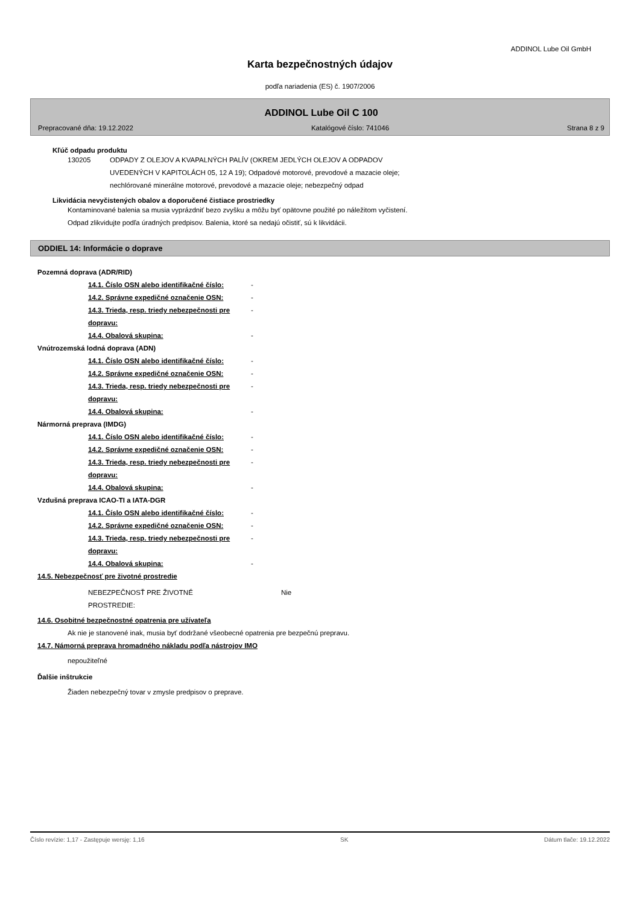ADDINOL Lube Oil GmbH
Karta bezpečnostných údajov
podľa nariadenia (ES) č. 1907/2006
ADDINOL Lube Oil C 100
Prepracované dňa: 19.12.2022 Katalógové číslo: 741046 Strana 8 z 9
Kľúč odpadu produktu
130205 ODPADY Z OLEJOV A KVAPALNÝCH PALÍV (OKREM JEDLÝCH OLEJOV A ODPADOV
UVEDENÝCH V KAPITOLÁCH 05, 12 A 19); Odpadové motorové, prevodové a mazacie oleje;
nechlórované minerálne motorové, prevodové a mazacie oleje; nebezpečný odpad
Likvidácia nevyčistených obalov a doporučené čistiace prostriedky
Kontaminované balenia sa musia vyprázdniť bezo zvyšku a môžu byť opätovne použité po náležitom vyčistení.
Odpad zlikvidujte podľa úradných predpisov. Balenia, ktoré sa nedajú očistiť, sú k likvidácii.
ODDIEL 14: Informácie o doprave
Pozemná doprava (ADR/RID)
14.1. Číslo OSN alebo identifikačné číslo:
-
14.2. Správne expedičné označenie OSN:
-
14.3. Trieda, resp. triedy nebezpečnosti pre dopravu:
-
14.4. Obalová skupina:
-
Vnútrozemská lodná doprava (ADN)
14.1. Číslo OSN alebo identifikačné číslo:
-
14.2. Správne expedičné označenie OSN:
-
14.3. Trieda, resp. triedy nebezpečnosti pre dopravu:
-
14.4. Obalová skupina:
-
Nármorná preprava (IMDG)
14.1. Číslo OSN alebo identifikačné číslo:
-
14.2. Správne expedičné označenie OSN:
-
14.3. Trieda, resp. triedy nebezpečnosti pre dopravu:
-
14.4. Obalová skupina:
-
Vzdušná preprava ICAO-TI a IATA-DGR
14.1. Číslo OSN alebo identifikačné číslo:
-
14.2. Správne expedičné označenie OSN:
-
14.3. Trieda, resp. triedy nebezpečnosti pre dopravu:
-
14.4. Obalová skupina:
-
14.5. Nebezpečnosť pre životné prostredie
NEBEZPEČNOSŤ PRE ŽIVOTNÉ
PROSTREDIE:
Nie
14.6. Osobitné bezpečnostné opatrenia pre užívateľa
Ak nie je stanovené inak, musia byť dodržané všeobecné opatrenia pre bezpečnú prepravu.
14.7. Námorná preprava hromadného nákladu podľa nástrojov IMO
nepoužiteľné
Ďalšie inštrukcie
Žiaden nebezpečný tovar v zmysle predpisov o preprave.
Číslo revízie: 1,17 - Zastępuje wersję: 1,16 SK Dátum tlače: 19.12.2022